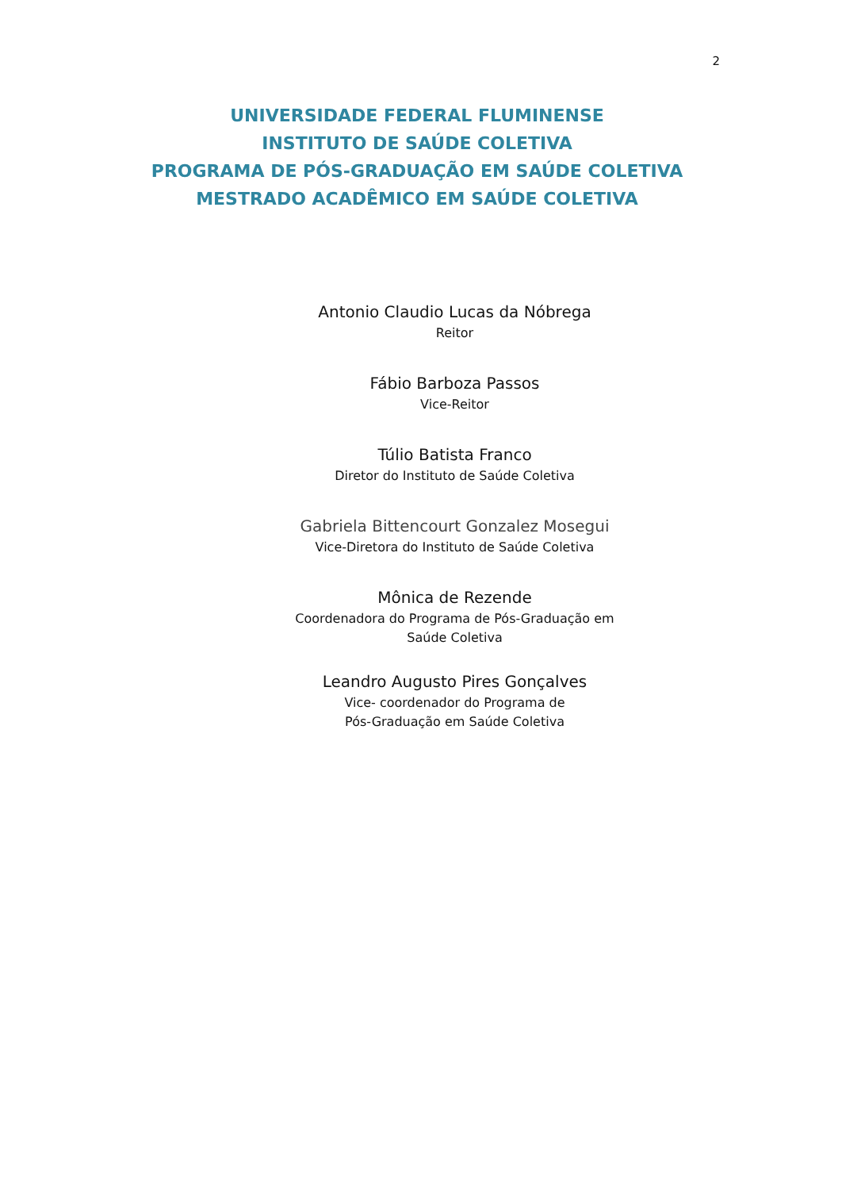2
UNIVERSIDADE FEDERAL FLUMINENSE
INSTITUTO DE SAÚDE COLETIVA
PROGRAMA DE PÓS-GRADUAÇÃO EM SAÚDE COLETIVA
MESTRADO ACADÊMICO EM SAÚDE COLETIVA
Antonio Claudio Lucas da Nóbrega
Reitor
Fábio Barboza Passos
Vice-Reitor
Túlio Batista Franco
Diretor do Instituto de Saúde Coletiva
Gabriela Bittencourt Gonzalez Mosegui
Vice-Diretora do Instituto de Saúde Coletiva
Mônica de Rezende
Coordenadora do Programa de Pós-Graduação em
Saúde Coletiva
Leandro Augusto Pires Gonçalves
Vice- coordenador do Programa de
Pós-Graduação em Saúde Coletiva